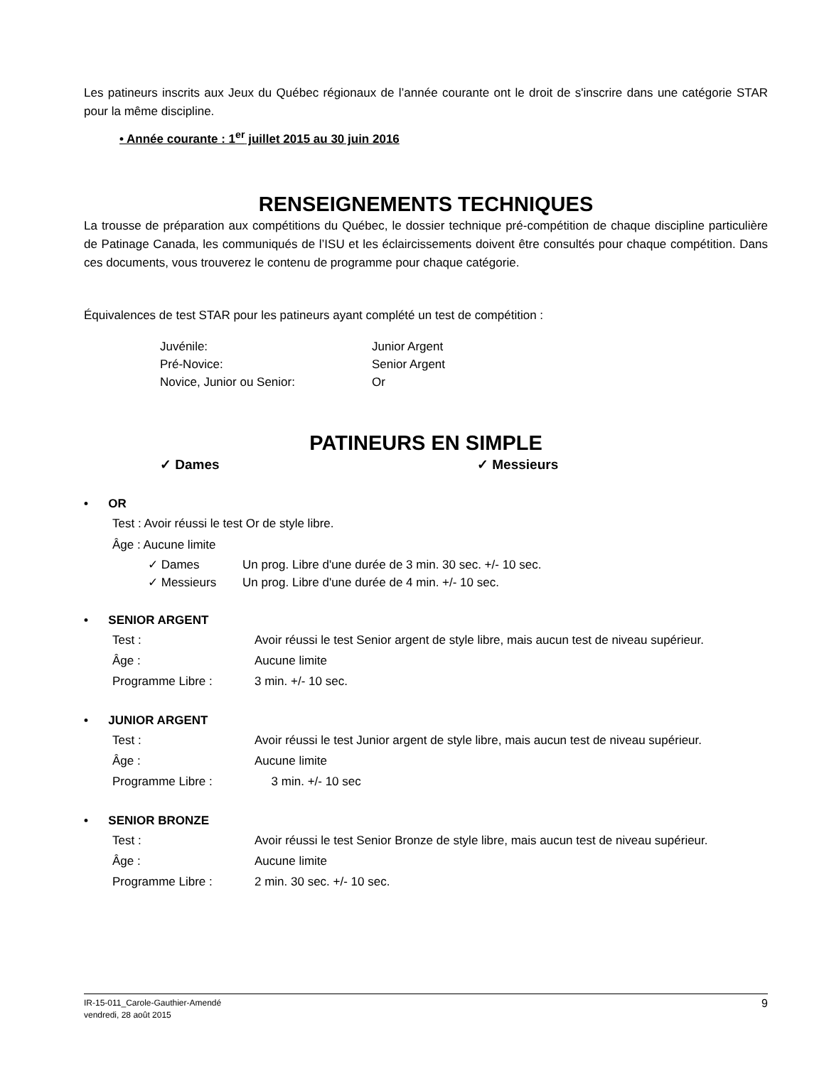Les patineurs inscrits aux Jeux du Québec régionaux de l’année courante ont le droit de s'inscrire dans une catégorie STAR pour la même discipline.
• Année courante : 1<sup>er</sup> juillet 2015 au 30 juin 2016
RENSEIGNEMENTS TECHNIQUES
La trousse de préparation aux compétitions du Québec, le dossier technique pré-compétition de chaque discipline particulière de Patinage Canada, les communiqués de l’ISU et les éclaircissements doivent être consultés pour chaque compétition. Dans ces documents, vous trouverez le contenu de programme pour chaque catégorie.
Équivalences de test STAR pour les patineurs ayant complété un test de compétition :
Juvénile: Junior Argent
Pré-Novice: Senior Argent
Novice, Junior ou Senior: Or
PATINEURS EN SIMPLE
✓ Dames ✓ Messieurs
• OR
Test : Avoir réussi le test Or de style libre.
Âge : Aucune limite
✓ Dames Un prog. Libre d'une durée de 3 min. 30 sec. +/- 10 sec.
✓ Messieurs Un prog. Libre d'une durée de 4 min. +/- 10 sec.
• SENIOR ARGENT
Test : Avoir réussi le test Senior argent de style libre, mais aucun test de niveau supérieur.
Âge : Aucune limite
Programme Libre : 3 min. +/- 10 sec.
• JUNIOR ARGENT
Test : Avoir réussi le test Junior argent de style libre, mais aucun test de niveau supérieur.
Âge : Aucune limite
Programme Libre : 3 min. +/- 10 sec
• SENIOR BRONZE
Test : Avoir réussi le test Senior Bronze de style libre, mais aucun test de niveau supérieur.
Âge : Aucune limite
Programme Libre : 2 min. 30 sec. +/- 10 sec.
IR-15-011_Carole-Gauthier-Amendé
vendredi, 28 août 2015
9